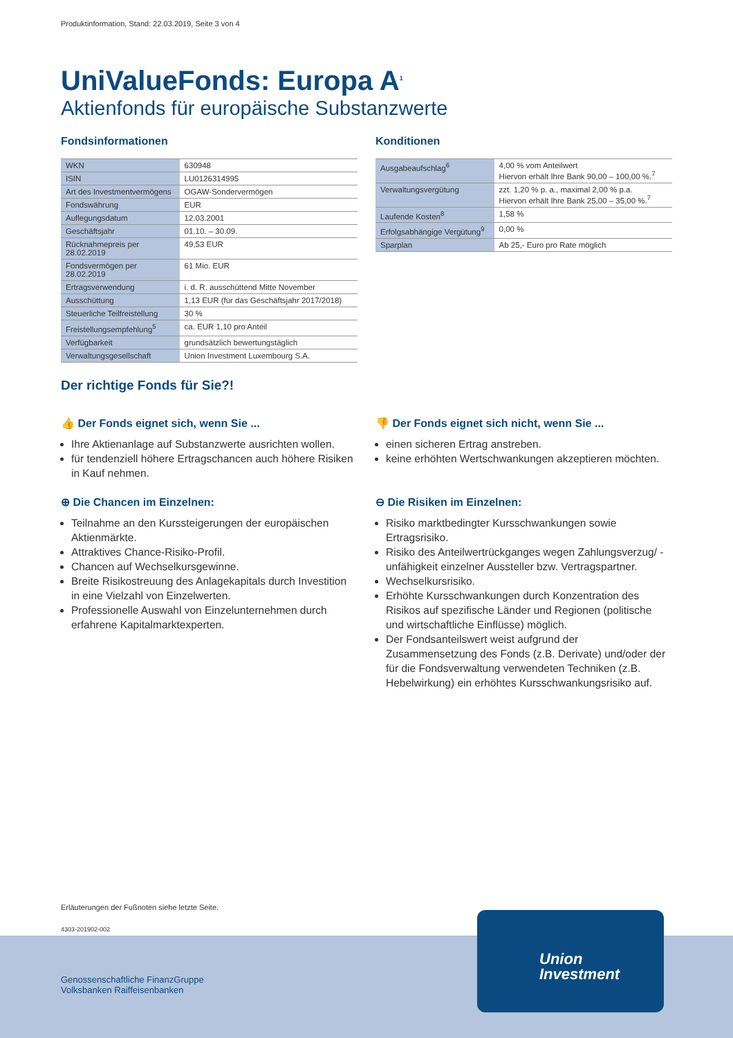Produktinformation, Stand: 22.03.2019, Seite 3 von 4
UniValueFonds: Europa A<sup>1</sup>
Aktienfonds für europäische Substanzwerte
Fondsinformationen
| WKN | 630948 |
| ISIN | LU0126314995 |
| Art des Investmentvermögens | OGAW-Sondervermögen |
| Fondswährung | EUR |
| Auflegungsdatum | 12.03.2001 |
| Geschäftsjahr | 01.10. – 30.09. |
| Rücknahmepreis per 28.02.2019 | 49,53 EUR |
| Fondsvermögen per 28.02.2019 | 61 Mio. EUR |
| Ertragsverwendung | i. d. R. ausschüttend Mitte November |
| Ausschüttung | 1,13 EUR (für das Geschäftsjahr 2017/2018) |
| Steuerliche Teilfreistellung | 30 % |
| Freistellungsempfehlung<sup>5</sup> | ca. EUR 1,10 pro Anteil |
| Verfügbarkeit | grundsätzlich bewertungstäglich |
| Verwaltungsgesellschaft | Union Investment Luxembourg S.A. |
Konditionen
| Ausgabeaufschlag<sup>6</sup> | 4,00 % vom Anteilwert Hiervon erhält Ihre Bank 90,00 – 100,00 %.<sup>7</sup> |
| Verwaltungsvergütung | zzt. 1,20 % p. a., maximal 2,00 % p.a. Hiervon erhält Ihre Bank 25,00 – 35,00 %.<sup>7</sup> |
| Laufende Kosten<sup>8</sup> | 1,58 % |
| Erfolgsabhängige Vergütung<sup>9</sup> | 0,00 % |
| Sparplan | Ab 25,- Euro pro Rate möglich |
Der richtige Fonds für Sie?!
👍 Der Fonds eignet sich, wenn Sie ...
Ihre Aktienanlage auf Substanzwerte ausrichten wollen.
für tendenziell höhere Ertragschancen auch höhere Risiken in Kauf nehmen.
⊕ Die Chancen im Einzelnen:
Teilnahme an den Kurssteigerungen der europäischen Aktienmärkte.
Attraktives Chance-Risiko-Profil.
Chancen auf Wechselkursgewinne.
Breite Risikostreuung des Anlagekapitals durch Investition in eine Vielzahl von Einzelwerten.
Professionelle Auswahl von Einzelunternehmen durch erfahrene Kapitalmarktexperten.
👎 Der Fonds eignet sich nicht, wenn Sie ...
einen sicheren Ertrag anstreben.
keine erhöhten Wertschwankungen akzeptieren möchten.
⊖ Die Risiken im Einzelnen:
Risiko marktbedingter Kursschwankungen sowie Ertragsrisiko.
Risiko des Anteilwertrückganges wegen Zahlungsverzug/ -unfähigkeit einzelner Aussteller bzw. Vertragspartner.
Wechselkursrisiko.
Erhöhte Kursschwankungen durch Konzentration des Risikos auf spezifische Länder und Regionen (politische und wirtschaftliche Einflüsse) möglich.
Der Fondsanteilswert weist aufgrund der Zusammensetzung des Fonds (z.B. Derivate) und/oder der für die Fondsverwaltung verwendeten Techniken (z.B. Hebelwirkung) ein erhöhtes Kursschwankungsrisiko auf.
Erläuterungen der Fußnoten siehe letzte Seite.
4303-201902-002
Genossenschaftliche FinanzGruppe
Volksbanken Raiffeisenbanken
Union
Investment